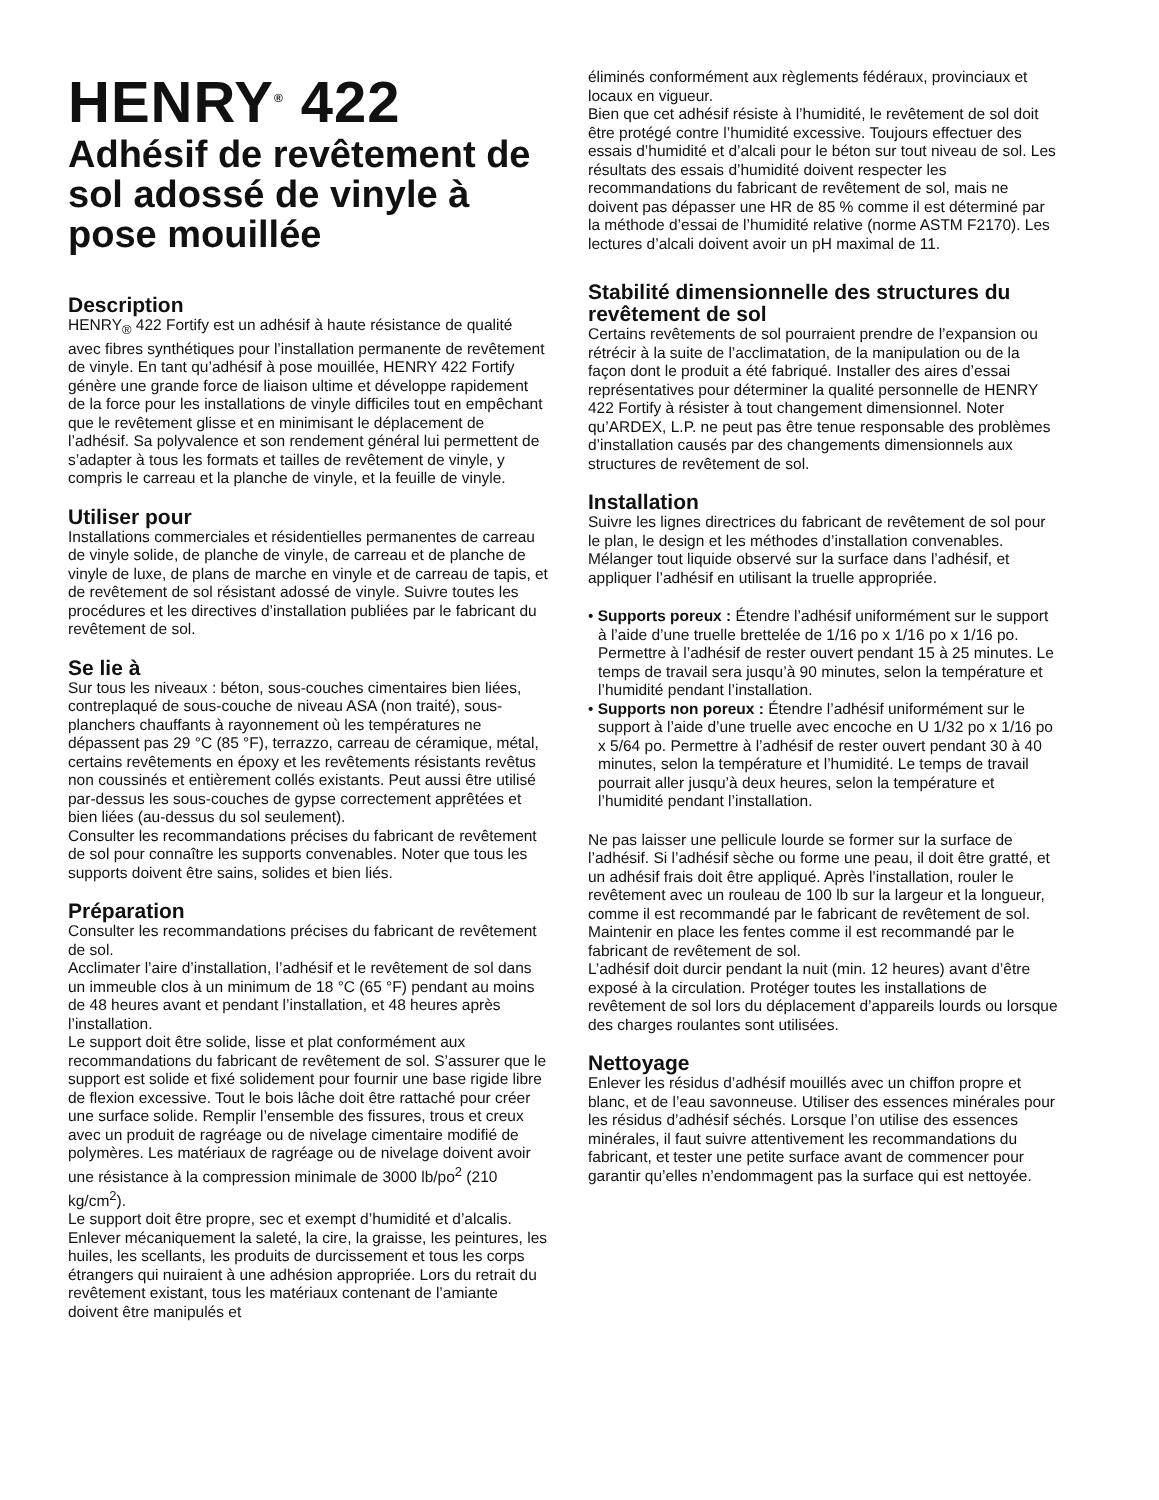HENRY<sup>®</sup> 422
Adhésif de revêtement de sol adossé de vinyle à pose mouillée
Description
HENRY<sub>®</sub> 422 Fortify est un adhésif à haute résistance de qualité avec fibres synthétiques pour l’installation permanente de revêtement de vinyle. En tant qu’adhésif à pose mouillée, HENRY 422 Fortify génère une grande force de liaison ultime et développe rapidement de la force pour les installations de vinyle difficiles tout en empêchant que le revêtement glisse et en minimisant le déplacement de l’adhésif. Sa polyvalence et son rendement général lui permettent de s’adapter à tous les formats et tailles de revêtement de vinyle, y compris le carreau et la planche de vinyle, et la feuille de vinyle.
Utiliser pour
Installations commerciales et résidentielles permanentes de carreau de vinyle solide, de planche de vinyle, de carreau et de planche de vinyle de luxe, de plans de marche en vinyle et de carreau de tapis, et de revêtement de sol résistant adossé de vinyle. Suivre toutes les procédures et les directives d’installation publiées par le fabricant du revêtement de sol.
Se lie à
Sur tous les niveaux : béton, sous-couches cimentaires bien liées, contreplaqué de sous-couche de niveau ASA (non traité), sous-planchers chauffants à rayonnement où les températures ne dépassent pas 29 °C (85 °F), terrazzo, carreau de céramique, métal, certains revêtements en époxy et les revêtements résistants revêtus non coussinés et entièrement collés existants. Peut aussi être utilisé par-dessus les sous-couches de gypse correctement apprêtées et bien liées (au-dessus du sol seulement).
Consulter les recommandations précises du fabricant de revêtement de sol pour connaître les supports convenables. Noter que tous les supports doivent être sains, solides et bien liés.
Préparation
Consulter les recommandations précises du fabricant de revêtement de sol.
Acclimater l’aire d’installation, l’adhésif et le revêtement de sol dans un immeuble clos à un minimum de 18 °C (65 °F) pendant au moins de 48 heures avant et pendant l’installation, et 48 heures après l’installation.
Le support doit être solide, lisse et plat conformément aux recommandations du fabricant de revêtement de sol. S’assurer que le support est solide et fixé solidement pour fournir une base rigide libre de flexion excessive. Tout le bois lâche doit être rattaché pour créer une surface solide. Remplir l’ensemble des fissures, trous et creux avec un produit de ragréage ou de nivelage cimentaire modifié de polymères. Les matériaux de ragréage ou de nivelage doivent avoir une résistance à la compression minimale de 3000 lb/po<sup>2</sup> (210 kg/cm<sup>2</sup>).
Le support doit être propre, sec et exempt d’humidité et d’alcalis. Enlever mécaniquement la saleté, la cire, la graisse, les peintures, les huiles, les scellants, les produits de durcissement et tous les corps étrangers qui nuiraient à une adhésion appropriée. Lors du retrait du revêtement existant, tous les matériaux contenant de l’amiante doivent être manipulés et
éliminés conformément aux règlements fédéraux, provinciaux et locaux en vigueur.
Bien que cet adhésif résiste à l’humidité, le revêtement de sol doit être protégé contre l’humidité excessive. Toujours effectuer des essais d’humidité et d’alcali pour le béton sur tout niveau de sol. Les résultats des essais d’humidité doivent respecter les recommandations du fabricant de revêtement de sol, mais ne doivent pas dépasser une HR de 85 % comme il est déterminé par la méthode d’essai de l’humidité relative (norme ASTM F2170). Les lectures d’alcali doivent avoir un pH maximal de 11.
Stabilité dimensionnelle des structures du revêtement de sol
Certains revêtements de sol pourraient prendre de l’expansion ou rétrécir à la suite de l’acclimatation, de la manipulation ou de la façon dont le produit a été fabriqué. Installer des aires d’essai représentatives pour déterminer la qualité personnelle de HENRY 422 Fortify à résister à tout changement dimensionnel. Noter qu’ARDEX, L.P. ne peut pas être tenue responsable des problèmes d’installation causés par des changements dimensionnels aux structures de revêtement de sol.
Installation
Suivre les lignes directrices du fabricant de revêtement de sol pour le plan, le design et les méthodes d’installation convenables. Mélanger tout liquide observé sur la surface dans l’adhésif, et appliquer l’adhésif en utilisant la truelle appropriée.
• Supports poreux : Étendre l’adhésif uniformément sur le support à l’aide d’une truelle brettelée de 1/16 po x 1/16 po x 1/16 po. Permettre à l’adhésif de rester ouvert pendant 15 à 25 minutes. Le temps de travail sera jusqu’à 90 minutes, selon la température et l’humidité pendant l’installation.
• Supports non poreux : Étendre l’adhésif uniformément sur le support à l’aide d’une truelle avec encoche en U 1/32 po x 1/16 po x 5/64 po. Permettre à l’adhésif de rester ouvert pendant 30 à 40 minutes, selon la température et l’humidité. Le temps de travail pourrait aller jusqu’à deux heures, selon la température et l’humidité pendant l’installation.
Ne pas laisser une pellicule lourde se former sur la surface de l’adhésif. Si l’adhésif sèche ou forme une peau, il doit être gratté, et un adhésif frais doit être appliqué. Après l’installation, rouler le revêtement avec un rouleau de 100 lb sur la largeur et la longueur, comme il est recommandé par le fabricant de revêtement de sol. Maintenir en place les fentes comme il est recommandé par le fabricant de revêtement de sol.
L’adhésif doit durcir pendant la nuit (min. 12 heures) avant d’être exposé à la circulation. Protéger toutes les installations de revêtement de sol lors du déplacement d’appareils lourds ou lorsque des charges roulantes sont utilisées.
Nettoyage
Enlever les résidus d’adhésif mouillés avec un chiffon propre et blanc, et de l’eau savonneuse. Utiliser des essences minérales pour les résidus d’adhésif séchés. Lorsque l’on utilise des essences minérales, il faut suivre attentivement les recommandations du fabricant, et tester une petite surface avant de commencer pour garantir qu’elles n’endommagent pas la surface qui est nettoyée.